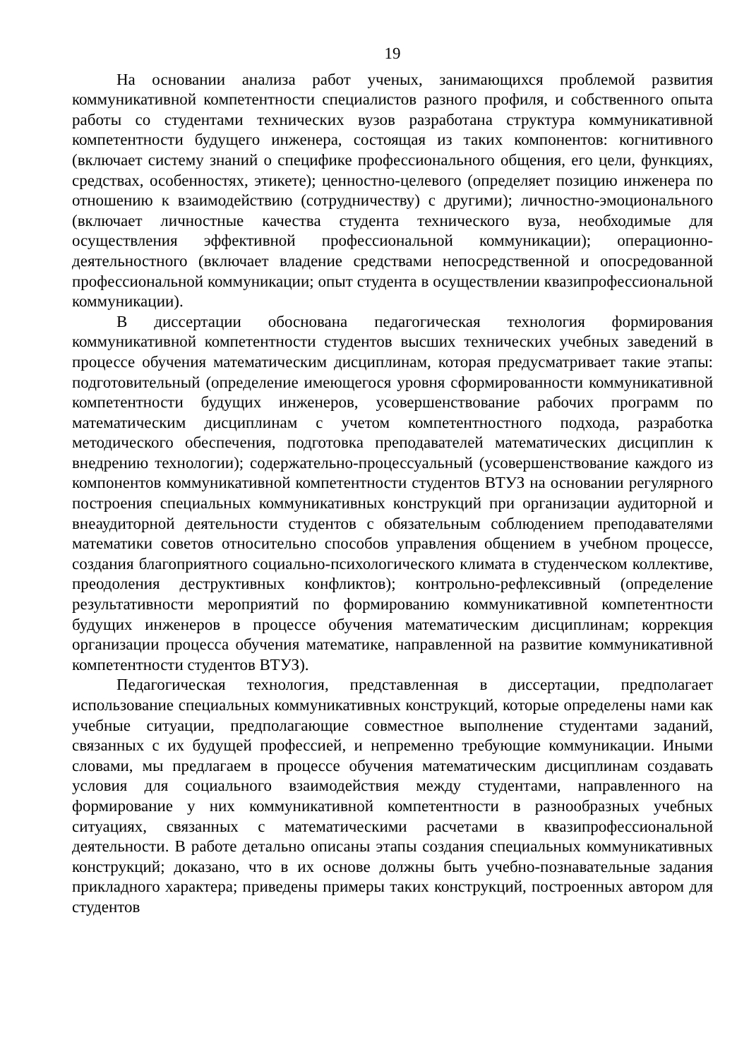19
На основании анализа работ ученых, занимающихся проблемой развития коммуникативной компетентности специалистов разного профиля, и собственного опыта работы со студентами технических вузов разработана структура коммуникативной компетентности будущего инженера, состоящая из таких компонентов: когнитивного (включает систему знаний о специфике профессионального общения, его цели, функциях, средствах, особенностях, этикете); ценностно-целевого (определяет позицию инженера по отношению к взаимодействию (сотрудничеству) с другими); личностно-эмоционального (включает личностные качества студента технического вуза, необходимые для осуществления эффективной профессиональной коммуникации); операционно-деятельностного (включает владение средствами непосредственной и опосредованной профессиональной коммуникации; опыт студента в осуществлении квазипрофессиональной коммуникации).
В диссертации обоснована педагогическая технология формирования коммуникативной компетентности студентов высших технических учебных заведений в процессе обучения математическим дисциплинам, которая предусматривает такие этапы: подготовительный (определение имеющегося уровня сформированности коммуникативной компетентности будущих инженеров, усовершенствование рабочих программ по математическим дисциплинам с учетом компетентностного подхода, разработка методического обеспечения, подготовка преподавателей математических дисциплин к внедрению технологии); содержательно-процессуальный (усовершенствование каждого из компонентов коммуникативной компетентности студентов ВТУЗ на основании регулярного построения специальных коммуникативных конструкций при организации аудиторной и внеаудиторной деятельности студентов с обязательным соблюдением преподавателями математики советов относительно способов управления общением в учебном процессе, создания благоприятного социально-психологического климата в студенческом коллективе, преодоления деструктивных конфликтов); контрольно-рефлексивный (определение результативности мероприятий по формированию коммуникативной компетентности будущих инженеров в процессе обучения математическим дисциплинам; коррекция организации процесса обучения математике, направленной на развитие коммуникативной компетентности студентов ВТУЗ).
Педагогическая технология, представленная в диссертации, предполагает использование специальных коммуникативных конструкций, которые определены нами как учебные ситуации, предполагающие совместное выполнение студентами заданий, связанных с их будущей профессией, и непременно требующие коммуникации. Иными словами, мы предлагаем в процессе обучения математическим дисциплинам создавать условия для социального взаимодействия между студентами, направленного на формирование у них коммуникативной компетентности в разнообразных учебных ситуациях, связанных с математическими расчетами в квазипрофессиональной деятельности. В работе детально описаны этапы создания специальных коммуникативных конструкций; доказано, что в их основе должны быть учебно-познавательные задания прикладного характера; приведены примеры таких конструкций, построенных автором для студентов